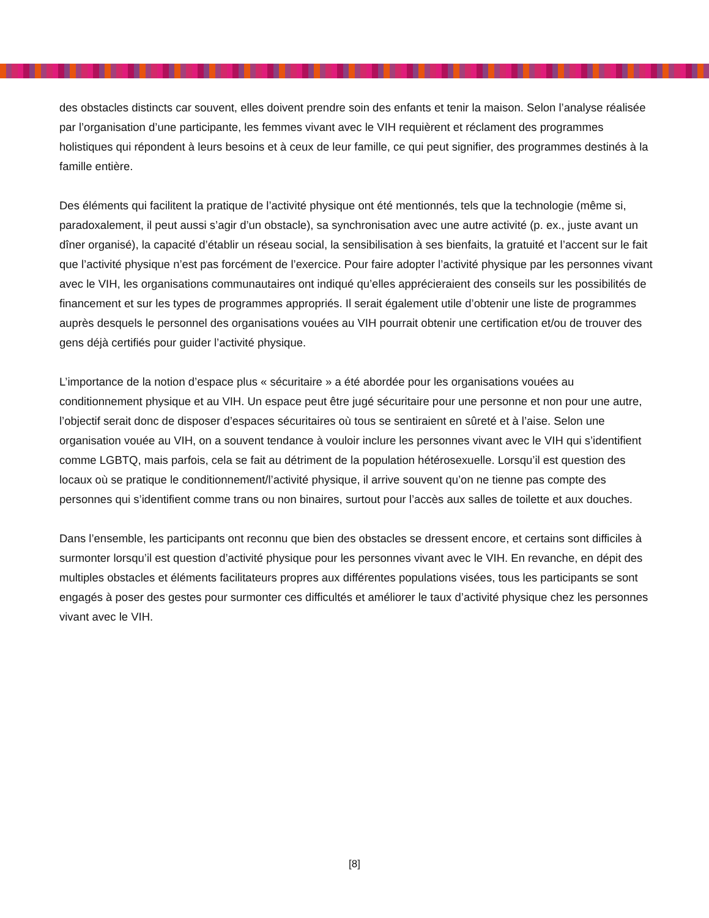des obstacles distincts car souvent, elles doivent prendre soin des enfants et tenir la maison. Selon l’analyse réalisée par l’organisation d’une participante, les femmes vivant avec le VIH requièrent et réclament des programmes holistiques qui répondent à leurs besoins et à ceux de leur famille, ce qui peut signifier, des programmes destinés à la famille entière.
Des éléments qui facilitent la pratique de l’activité physique ont été mentionnés, tels que la technologie (même si, paradoxalement, il peut aussi s’agir d’un obstacle), sa synchronisation avec une autre activité (p. ex., juste avant un dîner organisé), la capacité d’établir un réseau social, la sensibilisation à ses bienfaits, la gratuité et l’accent sur le fait que l’activité physique n’est pas forcément de l’exercice. Pour faire adopter l’activité physique par les personnes vivant avec le VIH, les organisations communautaires ont indiqué qu’elles apprécieraient des conseils sur les possibilités de financement et sur les types de programmes appropriés. Il serait également utile d’obtenir une liste de programmes auprès desquels le personnel des organisations vouées au VIH pourrait obtenir une certification et/ou de trouver des gens déjà certifiés pour guider l’activité physique.
L’importance de la notion d’espace plus « sécuritaire » a été abordée pour les organisations vouées au conditionnement physique et au VIH. Un espace peut être jugé sécuritaire pour une personne et non pour une autre, l’objectif serait donc de disposer d’espaces sécuritaires où tous se sentiraient en sûreté et à l’aise. Selon une organisation vouée au VIH, on a souvent tendance à vouloir inclure les personnes vivant avec le VIH qui s’identifient comme LGBTQ, mais parfois, cela se fait au détriment de la population hétérosexuelle. Lorsqu’il est question des locaux où se pratique le conditionnement/l’activité physique, il arrive souvent qu’on ne tienne pas compte des personnes qui s’identifient comme trans ou non binaires, surtout pour l’accès aux salles de toilette et aux douches.
Dans l’ensemble, les participants ont reconnu que bien des obstacles se dressent encore, et certains sont difficiles à surmonter lorsqu’il est question d’activité physique pour les personnes vivant avec le VIH. En revanche, en dépit des multiples obstacles et éléments facilitateurs propres aux différentes populations visées, tous les participants se sont engagés à poser des gestes pour surmonter ces difficultés et améliorer le taux d’activité physique chez les personnes vivant avec le VIH.
[8]